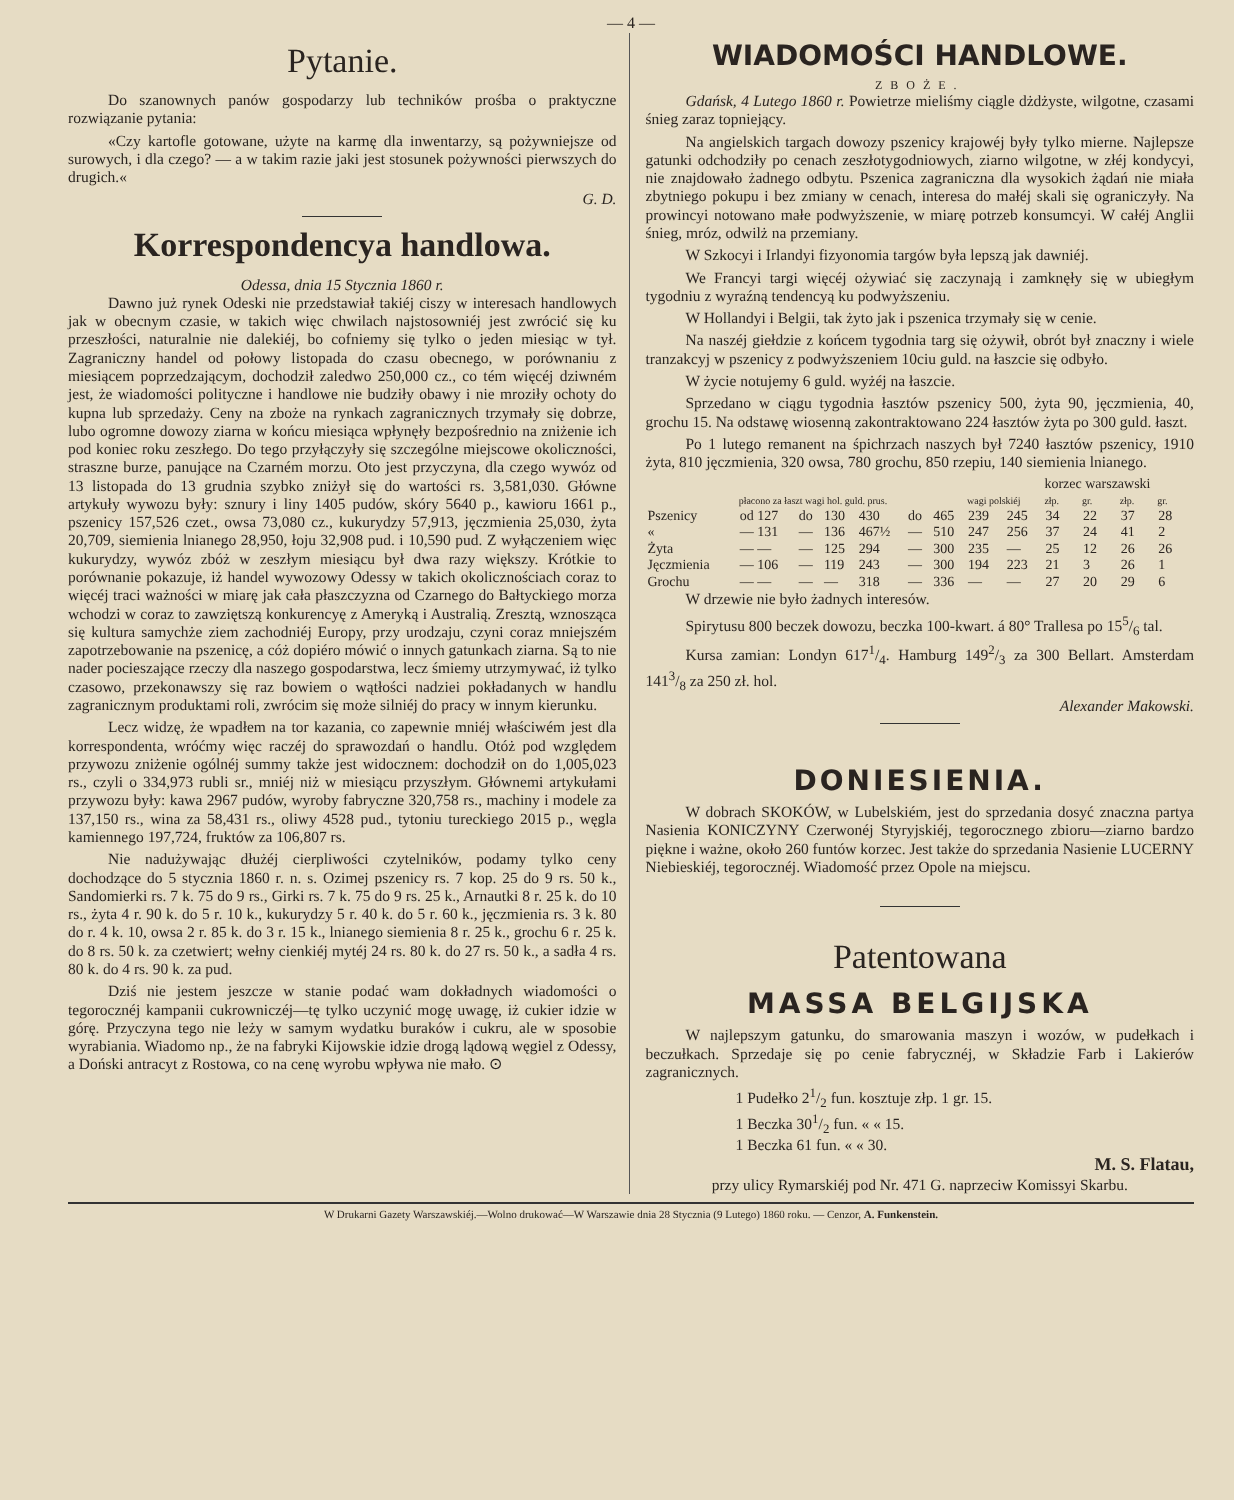— 4 —
Pytanie.
Do szanownych panów gospodarzy lub techników prośba o praktyczne rozwiązanie pytania:
«Czy kartofle gotowane, użyte na karmę dla inwentarzy, są pożywniejsze od surowych, i dla czego? — a w takim razie jaki jest stosunek pożywności pierwszych do drugich.«
G. D.
Korrespondencya handlowa.
Odessa, dnia 15 Stycznia 1860 r.
Dawno już rynek Odeski nie przedstawiał takiéj ciszy w interesach handlowych jak w obecnym czasie, w takich więc chwilach najstosowniéj jest zwrócić się ku przeszłości, naturalnie nie dalekiéj, bo cofniemy się tylko o jeden miesiąc w tył. Zagraniczny handel od połowy listopada do czasu obecnego, w porównaniu z miesiącem poprzedzającym, dochodził zaledwo 250,000 cz., co tém więcéj dziwném jest, że wiadomości polityczne i handlowe nie budziły obawy i nie mroziły ochoty do kupna lub sprzedaży. Ceny na zboże na rynkach zagranicznych trzymały się dobrze, lubo ogromne dowozy ziarna w końcu miesiąca wpłynęły bezpośrednio na zniżenie ich pod koniec roku zeszłego. Do tego przyłączyły się szczególne miejscowe okoliczności, straszne burze, panujące na Czarném morzu. Oto jest przyczyna, dla czego wywóz od 13 listopada do 13 grudnia szybko zniżył się do wartości rs. 3,581,030. Główne artykuły wywozu były: sznury i liny 1405 pudów, skóry 5640 p., kawioru 1661 p., pszenicy 157,526 czet., owsa 73,080 cz., kukurydzy 57,913, jęczmienia 25,030, żyta 20,709, siemienia lnianego 28,950, łoju 32,908 pud. i 10,590 pud. Z wyłączeniem więc kukurydzy, wywóz zbóż w zeszłym miesiącu był dwa razy większy. Krótkie to porównanie pokazuje, iż handel wywozowy Odessy w takich okolicznościach coraz to więcéj traci ważności w miarę jak cała płaszczyzna od Czarnego do Bałtyckiego morza wchodzi w coraz to zawziętszą konkurencyę z Ameryką i Australią. Zresztą, wznosząca się kultura samychże ziem zachodniéj Europy, przy urodzaju, czyni coraz mniejszém zapotrzebowanie na pszenicę, a cóż dopiéro mówić o innych gatunkach ziarna. Są to nie nader pocieszające rzeczy dla naszego gospodarstwa, lecz śmiemy utrzymywać, iż tylko czasowo, przekonawszy się raz bowiem o wątłości nadziei pokładanych w handlu zagranicznym produktami roli, zwrócim się może silniéj do pracy w innym kierunku.
Lecz widzę, że wpadłem na tor kazania, co zapewnie mniéj właściwém jest dla korrespondenta, wróćmy więc raczéj do sprawozdań o handlu. Otóż pod względem przywozu zniżenie ogólnéj summy także jest widocznem: dochodził on do 1,005,023 rs., czyli o 334,973 rubli sr., mniéj niż w miesiącu przyszłym. Głównemi artykułami przywozu były: kawa 2967 pudów, wyroby fabryczne 320,758 rs., machiny i modele za 137,150 rs., wina za 58,431 rs., oliwy 4528 pud., tytoniu tureckiego 2015 p., węgla kamiennego 197,724, fruktów za 106,807 rs.
Nie nadużywając dłużéj cierpliwości czytelników, podamy tylko ceny dochodzące do 5 stycznia 1860 r. n. s. Ozimej pszenicy rs. 7 kop. 25 do 9 rs. 50 k., Sandomierki rs. 7 k. 75 do 9 rs., Girki rs. 7 k. 75 do 9 rs. 25 k., Arnautki 8 r. 25 k. do 10 rs., żyta 4 r. 90 k. do 5 r. 10 k., kukurydzy 5 r. 40 k. do 5 r. 60 k., jęczmienia rs. 3 k. 80 do r. 4 k. 10, owsa 2 r. 85 k. do 3 r. 15 k., lnianego siemienia 8 r. 25 k., grochu 6 r. 25 k. do 8 rs. 50 k. za czetwiert; wełny cienkiéj mytéj 24 rs. 80 k. do 27 rs. 50 k., a sadła 4 rs. 80 k. do 4 rs. 90 k. za pud.
Dziś nie jestem jeszcze w stanie podać wam dokładnych wiadomości o tegorocznéj kampanii cukrowniczéj—tę tylko uczynić mogę uwagę, iż cukier idzie w górę. Przyczyna tego nie leży w samym wydatku buraków i cukru, ale w sposobie wyrabiania. Wiadomo np., że na fabryki Kijowskie idzie drogą lądową węgiel z Odessy, a Doński antracyt z Rostowa, co na cenę wyrobu wpływa nie mało. ⊙
WIADOMOŚCI HANDLOWE.
ZBOŻE.
Gdańsk, 4 Lutego 1860 r. Powietrze mieliśmy ciągle dżdżyste, wilgotne, czasami śnieg zaraz topniejący.
Na angielskich targach dowozy pszenicy krajowéj były tylko mierne. Najlepsze gatunki odchodziły po cenach zeszłotygodniowych, ziarno wilgotne, w złéj kondycyi, nie znajdowało żadnego odbytu. Pszenica zagraniczna dla wysokich żądań nie miała zbytniego pokupu i bez zmiany w cenach, interesa do małéj skali się ograniczyły. Na prowincyi notowano małe podwyższenie, w miarę potrzeb konsumcyi. W całéj Anglii śnieg, mróz, odwilż na przemiany.
W Szkocyi i Irlandyi fizyonomia targów była lepszą jak dawniéj.
We Francyi targi więcéj ożywiać się zaczynają i zamknęły się w ubiegłym tygodniu z wyraźną tendencyą ku podwyższeniu.
W Hollandyi i Belgii, tak żyto jak i pszenica trzymały się w cenie.
Na naszéj giełdzie z końcem tygodnia targ się ożywił, obrót był znaczny i wiele tranzakcyj w pszenicy z podwyższeniem 10ciu guld. na łaszcie się odbyło.
W życie notujemy 6 guld. wyżéj na łaszcie.
Sprzedano w ciągu tygodnia łasztów pszenicy 500, żyta 90, jęczmienia, 40, grochu 15. Na odstawę wiosenną zakontraktowano 224 łasztów żyta po 300 guld. łaszt.
Po 1 lutego remanent na śpichrzach naszych był 7240 łasztów pszenicy, 1910 żyta, 810 jęczmienia, 320 owsa, 780 grochu, 850 rzepiu, 140 siemienia lnianego.
| | | | | | | | | | korzec warszawski | | | |
| --- | --- | --- | --- | --- | --- | --- | --- | --- | --- | --- | --- | --- |
| | płacono za łaszt wagi hol. guld. prus. | | | | | | wagi polskiéj | | złp. | gr. | złp. | gr. |
| Pszenicy | od 127 | do | 130 | 430 | do | 465 | 239 | 245 | 34 | 22 | 37 | 28 |
| « | — 131 | — | 136 | 467½ | — | 510 | 247 | 256 | 37 | 24 | 41 | 2 |
| Żyta | — — | — | 125 | 294 | — | 300 | 235 | — | 25 | 12 | 26 | 26 |
| Jęczmienia | — 106 | — | 119 | 243 | — | 300 | 194 | 223 | 21 | 3 | 26 | 1 |
| Grochu | — — | — | — | 318 | — | 336 | — | — | 27 | 20 | 29 | 6 |
W drzewie nie było żadnych interesów.
Spirytusu 800 beczek dowozu, beczka 100-kwart. á 80° Trallesa po 155/6 tal.
Kursa zamian: Londyn 6171/4. Hamburg 1492/3 za 300 Bellart. Amsterdam 1413/8 za 250 zł. hol.
Alexander Makowski.
DONIESIENIA.
W dobrach SKOKÓW, w Lubelskiém, jest do sprzedania dosyć znaczna partya Nasienia KONICZYNY Czerwonéj Styryjskiéj, tegorocznego zbioru—ziarno bardzo piękne i ważne, około 260 funtów korzec. Jest także do sprzedania Nasienie LUCERNY Niebieskiéj, tegorocznéj. Wiadomość przez Opole na miejscu.
Patentowana
MASSA BELGIJSKA
W najlepszym gatunku, do smarowania maszyn i wozów, w pudełkach i beczułkach. Sprzedaje się po cenie fabrycznéj, w Składzie Farb i Lakierów zagranicznych.
1 Pudełko 21/2 fun. kosztuje złp. 1 gr. 15.
1 Beczka 301/2 fun. « « 15.
1 Beczka 61 fun. « « 30.
M. S. Flatau,
przy ulicy Rymarskiéj pod Nr. 471 G. naprzeciw Komissyi Skarbu.
W Drukarni Gazety Warszawskiéj.—Wolno drukować—W Warszawie dnia 28 Stycznia (9 Lutego) 1860 roku. — Cenzor, A. Funkenstein.